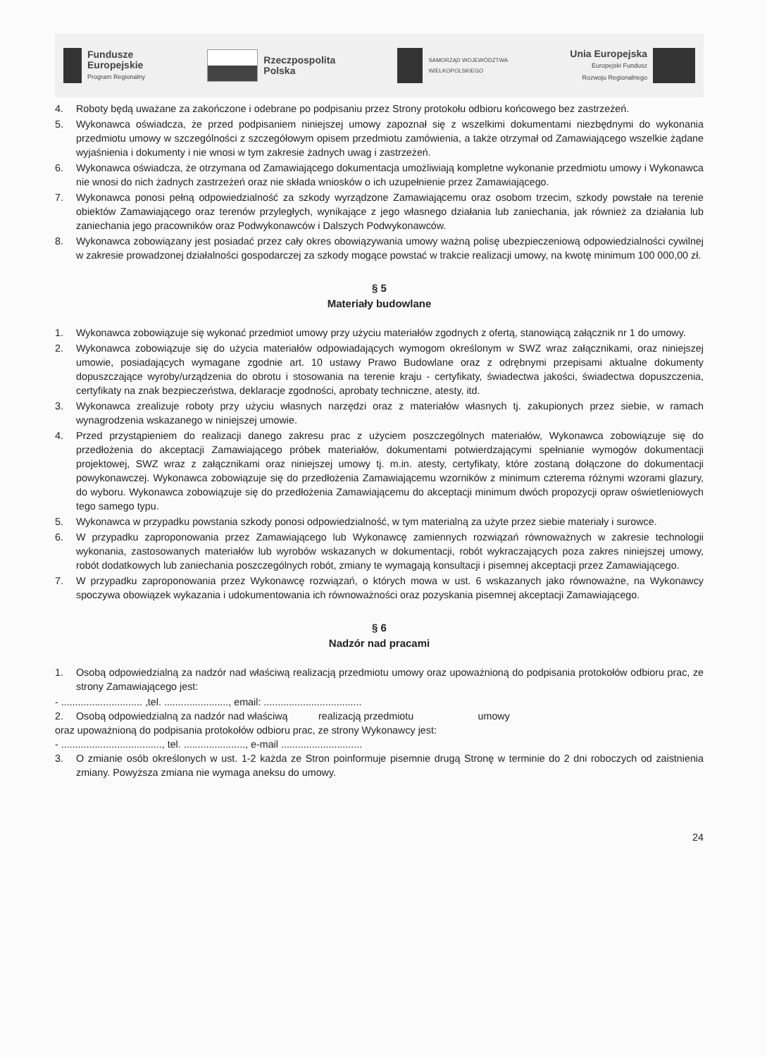Fundusze
Europejskie
Program Regionalny
Rzeczpospolita
Polska
SAMORZĄD WOJEWÓDZTWA
WIELKOPOLSKIEGO
Unia Europejska
Europejski Fundusz
Rozwoju Regionalnego
4. Roboty będą uważane za zakończone i odebrane po podpisaniu przez Strony protokołu odbioru końcowego bez zastrzeżeń.
5. Wykonawca oświadcza, że przed podpisaniem niniejszej umowy zapoznał się z wszelkimi dokumentami niezbędnymi do wykonania przedmiotu umowy w szczególności z szczegółowym opisem przedmiotu zamówienia, a także otrzymał od Zamawiającego wszelkie żądane wyjaśnienia i dokumenty i nie wnosi w tym zakresie żadnych uwag i zastrzeżeń.
6. Wykonawca oświadcza, że otrzymana od Zamawiającego dokumentacja umożliwiają kompletne wykonanie przedmiotu umowy i Wykonawca nie wnosi do nich żadnych zastrzeżeń oraz nie składa wniosków o ich uzupełnienie przez Zamawiającego.
7. Wykonawca ponosi pełną odpowiedzialność za szkody wyrządzone Zamawiającemu oraz osobom trzecim, szkody powstałe na terenie obiektów Zamawiającego oraz terenów przyległych, wynikające z jego własnego działania lub zaniechania, jak również za działania lub zaniechania jego pracowników oraz Podwykonawców i Dalszych Podwykonawców.
8. Wykonawca zobowiązany jest posiadać przez cały okres obowiązywania umowy ważną polisę ubezpieczeniową odpowiedzialności cywilnej w zakresie prowadzonej działalności gospodarczej za szkody mogące powstać w trakcie realizacji umowy, na kwotę minimum 100 000,00 zł.
§ 5
Materiały budowlane
1. Wykonawca zobowiązuje się wykonać przedmiot umowy przy użyciu materiałów zgodnych z ofertą, stanowiącą załącznik nr 1 do umowy.
2. Wykonawca zobowiązuje się do użycia materiałów odpowiadających wymogom określonym w SWZ wraz załącznikami, oraz niniejszej umowie, posiadających wymagane zgodnie art. 10 ustawy Prawo Budowlane oraz z odrębnymi przepisami aktualne dokumenty dopuszczające wyroby/urządzenia do obrotu i stosowania na terenie kraju - certyfikaty, świadectwa jakości, świadectwa dopuszczenia, certyfikaty na znak bezpieczeństwa, deklaracje zgodności, aprobaty techniczne, atesty, itd.
3. Wykonawca zrealizuje roboty przy użyciu własnych narzędzi oraz z materiałów własnych tj. zakupionych przez siebie, w ramach wynagrodzenia wskazanego w niniejszej umowie.
4. Przed przystąpieniem do realizacji danego zakresu prac z użyciem poszczególnych materiałów, Wykonawca zobowiązuje się do przedłożenia do akceptacji Zamawiającego próbek materiałów, dokumentami potwierdzającymi spełnianie wymogów dokumentacji projektowej, SWZ wraz z załącznikami oraz niniejszej umowy tj. m.in. atesty, certyfikaty, które zostaną dołączone do dokumentacji powykonawczej. Wykonawca zobowiązuje się do przedłożenia Zamawiającemu wzorników z minimum czterema różnymi wzorami glazury, do wyboru. Wykonawca zobowiązuje się do przedłożenia Zamawiającemu do akceptacji minimum dwóch propozycji opraw oświetleniowych tego samego typu.
5. Wykonawca w przypadku powstania szkody ponosi odpowiedzialność, w tym materialną za użyte przez siebie materiały i surowce.
6. W przypadku zaproponowania przez Zamawiającego lub Wykonawcę zamiennych rozwiązań równoważnych w zakresie technologii wykonania, zastosowanych materiałów lub wyrobów wskazanych w dokumentacji, robót wykraczających poza zakres niniejszej umowy, robót dodatkowych lub zaniechania poszczególnych robót, zmiany te wymagają konsultacji i pisemnej akceptacji przez Zamawiającego.
7. W przypadku zaproponowania przez Wykonawcę rozwiązań, o których mowa w ust. 6 wskazanych jako równoważne, na Wykonawcy spoczywa obowiązek wykazania i udokumentowania ich równoważności oraz pozyskania pisemnej akceptacji Zamawiającego.
§ 6
Nadzór nad pracami
1. Osobą odpowiedzialną za nadzór nad właściwą realizacją przedmiotu umowy oraz upoważnioną do podpisania protokołów odbioru prac, ze strony Zamawiającego jest:
- ............................. ,tel. ......................., email: ...................................
2. Osobą odpowiedzialną za nadzór nad właściwą realizacją przedmiotu umowy
oraz upoważnioną do podpisania protokołów odbioru prac, ze strony Wykonawcy jest:
- ...................................., tel. ......................, e-mail .............................
3. O zmianie osób określonych w ust. 1-2 każda ze Stron poinformuje pisemnie drugą Stronę w terminie do 2 dni roboczych od zaistnienia zmiany. Powyższa zmiana nie wymaga aneksu do umowy.
24